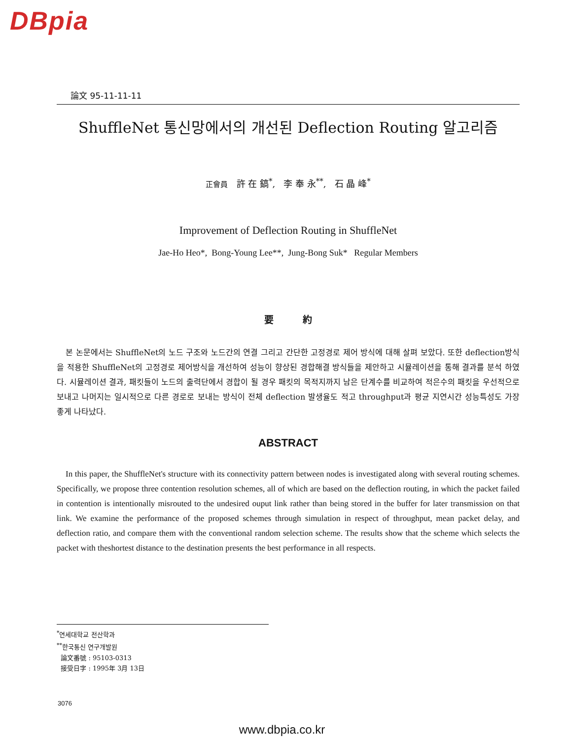DBpia
論文 95-11-11-11
ShuffleNet 통신망에서의 개선된 Deflection Routing 알고리즘
正會員 許 在 鎬<sup>*</sup>, 李 奉 永<sup>**</sup>, 石 晶 峰<sup>*</sup>
Improvement of Deflection Routing in ShuffleNet
Jae-Ho Heo*, Bong-Young Lee**, Jung-Bong Suk* Regular Members
要 約
본 논문에서는 ShuffleNet의 노드 구조와 노드간의 연결 그리고 간단한 고정경로 제어 방식에 대해 살펴 보았다. 또한 deflection방식을 적용한 ShuffleNet의 고정경로 제어방식을 개선하여 성능이 향상된 경합해결 방식들을 제안하고 시뮬레이션을 통해 결과를 분석 하였다. 시뮬레이션 결과, 패킷들이 노드의 출력단에서 경합이 될 경우 패킷의 목적지까지 남은 단계수를 비교하여 적은수의 패킷을 우선적으로 보내고 나머지는 일시적으로 다른 경로로 보내는 방식이 전체 deflection 발생율도 적고 throughput과 평균 지연시간 성능특성도 가장 좋게 나타났다.
ABSTRACT
In this paper, the ShuffleNet's structure with its connectivity pattern between nodes is investigated along with several routing schemes. Specifically, we propose three contention resolution schemes, all of which are based on the deflection routing, in which the packet failed in contention is intentionally misrouted to the undesired ouput link rather than being stored in the buffer for later transmission on that link. We examine the performance of the proposed schemes through simulation in respect of throughput, mean packet delay, and deflection ratio, and compare them with the conventional random selection scheme. The results show that the scheme which selects the packet with theshortest distance to the destination presents the best performance in all respects.
<sup>*</sup> 연세대학교 전산학과
<sup>**</sup> 한국통신 연구개발원
論文番號 : 95103-0313
接受日字 : 1995年 3月 13日
3076
www.dbpia.co.kr